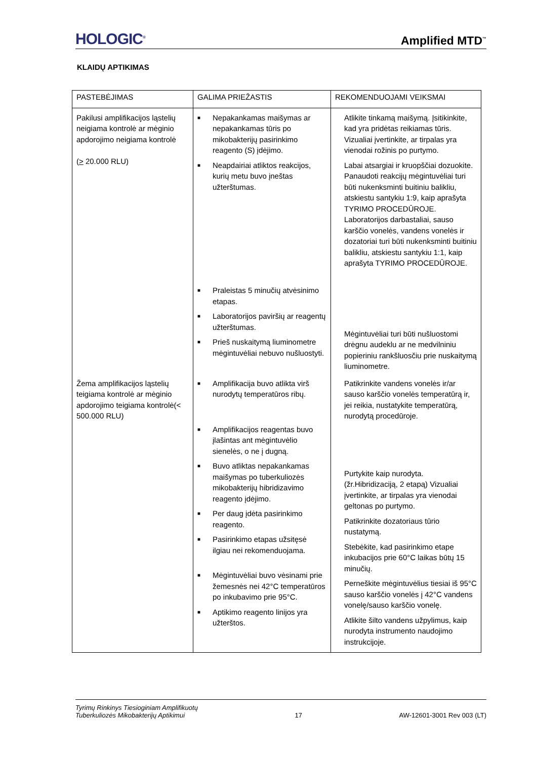HOLOGIC<sup>®</sup> Amplified MTD<sup>™</sup>
KLAIDŲ APTIKIMAS
| PASTEBĖJIMAS | GALIMA PRIEŽASTIS | REKOMENDUOJAMI VEIKSMAI |
| --- | --- | --- |
| Pakilusi amplifikacijos ląstelių neigiama kontrolė ar mėginio apdorojimo neigiama kontrolė ( > 20.000 RLU) | ■ Nepakankamas maišymas ar nepakankamas tūris po mikobakterijų pasirinkimo reagento (S) įdėjimo. ■ Neapdairiai atliktos reakcijos, kurių metu buvo įneštas užterštumas. ■ Praleistas 5 minučių atvėsinimo etapas. ■ Laboratorijos paviršių ar reagentų užterštumas. ■ Prieš nuskaitymą liuminometre mėgintuvėliai nebuvo nušluostyti. | Atlikite tinkamą maišymą. Įsitikinkite, kad yra pridėtas reikiamas tūris. Vizualiai įvertinkite, ar tirpalas yra vienodai rožinis po purtymo. Labai atsargiai ir kruopščiai dozuokite. Panaudoti reakcijų mėgintuvėliai turi būti nukenksminti buitiniu balikliu, atskiestu santykiu 1:9, kaip aprašyta TYRIMO PROCEDŪROJE. Laboratorijos darbastaliai, sauso karščio vonelės, vandens vonelės ir dozatoriai turi būti nukenksminti buitiniu balikliu, atskiestu santykiu 1:1, kaip aprašyta TYRIMO PROCEDŪROJE. Mėgintuvėliai turi būti nušluostomi drėgnu audeklu ar ne medvilniniu popieriniu rankšluosčiu prie nuskaitymą liuminometre. |
| Žema amplifikacijos ląstelių teigiama kontrolė ar mėginio apdorojimo teigiama kontrolė(< 500.000 RLU) | ■ Amplifikacija buvo atlikta virš nurodytų temperatūros ribų. ■ Amplifikacijos reagentas buvo įlašintas ant mėgintuvėlio sienelės, o ne į dugną. ■ Buvo atliktas nepakankamas maišymas po tuberkuliozės mikobakterijų hibridizavimo reagento įdėjimo. ■ Per daug įdėta pasirinkimo reagento. ■ Pasirinkimo etapas užsitęsė ilgiau nei rekomenduojama. ■ Mėgintuvėliai buvo vėsinami prie žemesnės nei 42°C temperatūros po inkubavimo prie 95°C. ■ Aptikimo reagento linijos yra užterštos. | Patikrinkite vandens vonelės ir/ar sauso karščio vonelės temperatūrą ir, jei reikia, nustatykite temperatūrą, nurodytą procedūroje. Purtykite kaip nurodyta. (žr.Hibridizaciją, 2 etapą) Vizualiai įvertinkite, ar tirpalas yra vienodai geltonas po purtymo. Patikrinkite dozatoriaus tūrio nustatymą. Stebėkite, kad pasirinkimo etape inkubacijos prie 60°C laikas būtų 15 minučių. Perneškite mėgintuvėlius tiesiai iš 95°C sauso karščio vonelės į 42°C vandens vonelę/sauso karščio vonelę. Atlikite šilto vandens užpylimus, kaip nurodyta instrumento naudojimo instrukcijoje. |
Tyrimų Rinkinys Tiesioginiam Amplifikuotų
Tuberkuliozės Mikobakterijų Aptikimui 17 AW-12601-3001 Rev 003 (LT)